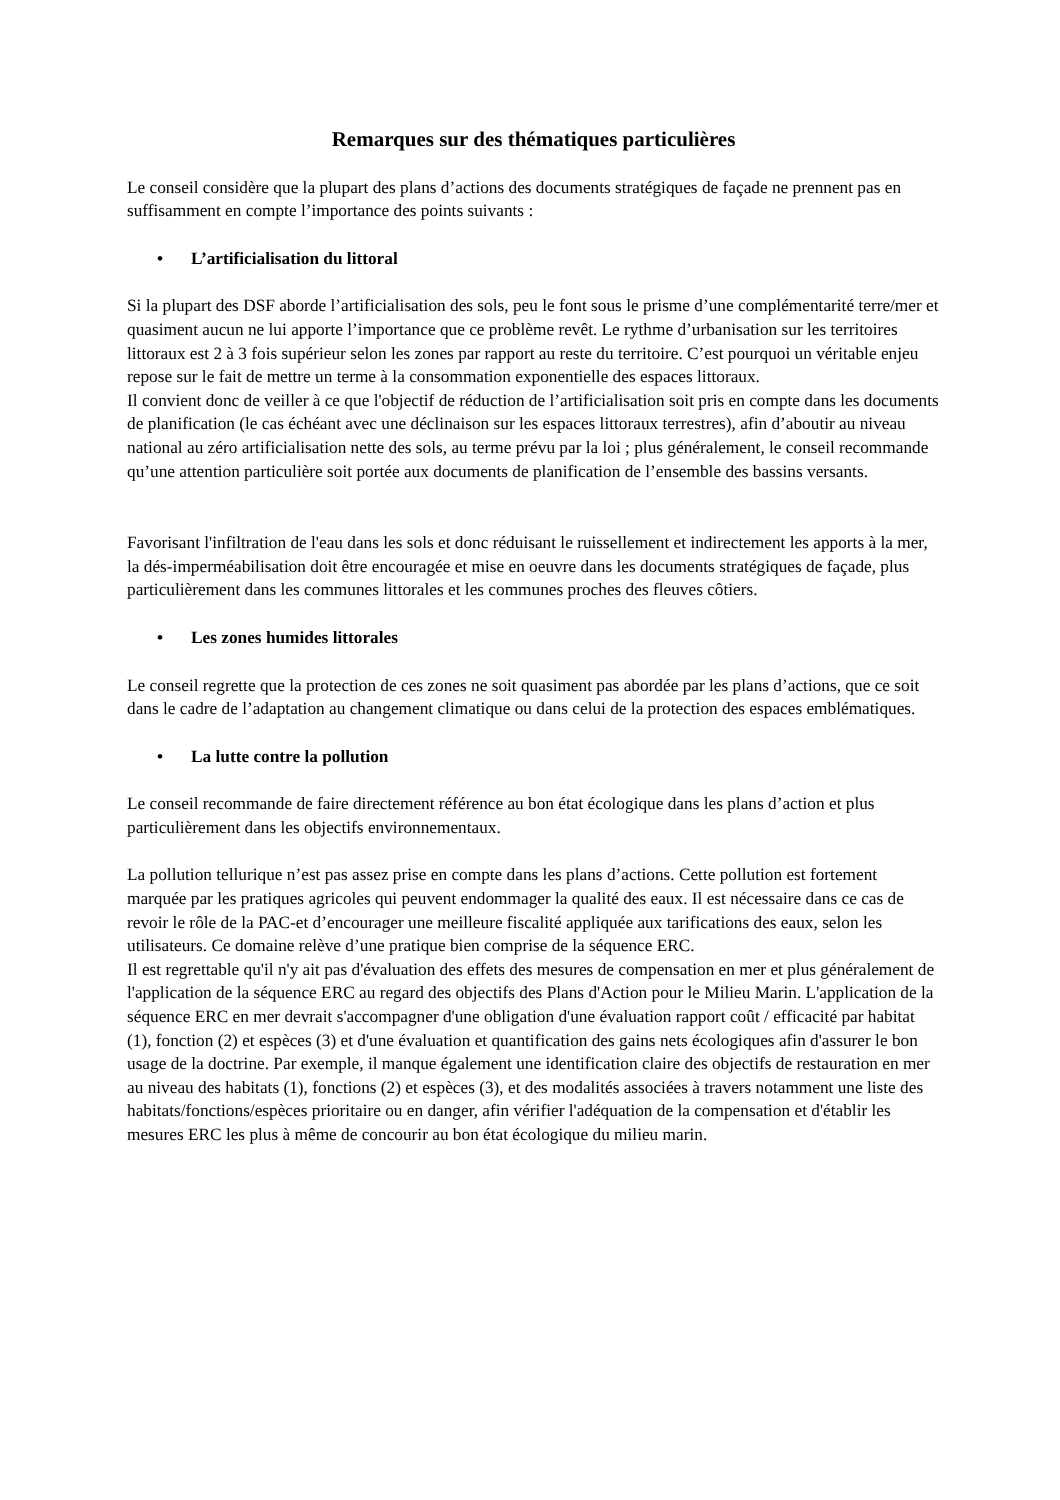Remarques sur des thématiques particulières
Le conseil considère que la plupart des plans d’actions des documents stratégiques de façade ne prennent pas en suffisamment en compte l’importance des points suivants :
• L’artificialisation du littoral
Si la plupart des DSF aborde l’artificialisation des sols, peu le font sous le prisme d’une complémentarité terre/mer et quasiment aucun ne lui apporte l’importance que ce problème revêt. Le rythme d’urbanisation sur les territoires littoraux est 2 à 3 fois supérieur selon les zones par rapport au reste du territoire. C’est pourquoi un véritable enjeu repose sur le fait de mettre un terme à la consommation exponentielle des espaces littoraux.
Il convient donc de veiller à ce que l'objectif de réduction de l’artificialisation soit pris en compte dans les documents de planification (le cas échéant avec une déclinaison sur les espaces littoraux terrestres), afin d’aboutir au niveau national au zéro artificialisation nette des sols, au terme prévu par la loi ; plus généralement, le conseil recommande qu’une attention particulière soit portée aux documents de planification de l’ensemble des bassins versants.
Favorisant l'infiltration de l'eau dans les sols et donc réduisant le ruissellement et indirectement les apports à la mer, la dés-imperméabilisation doit être encouragée et mise en oeuvre dans les documents stratégiques de façade, plus particulièrement dans les communes littorales et les communes proches des fleuves côtiers.
• Les zones humides littorales
Le conseil regrette que la protection de ces zones ne soit quasiment pas abordée par les plans d’actions, que ce soit dans le cadre de l’adaptation au changement climatique ou dans celui de la protection des espaces emblématiques.
• La lutte contre la pollution
Le conseil recommande de faire directement référence au bon état écologique dans les plans d’action et plus particulièrement dans les objectifs environnementaux.
La pollution tellurique n’est pas assez prise en compte dans les plans d’actions. Cette pollution est fortement marquée par les pratiques agricoles qui peuvent endommager la qualité des eaux. Il est nécessaire dans ce cas de revoir le rôle de la PAC-et d’encourager une meilleure fiscalité appliquée aux tarifications des eaux, selon les utilisateurs. Ce domaine relève d’une pratique bien comprise de la séquence ERC.
Il est regrettable qu'il n'y ait pas d'évaluation des effets des mesures de compensation en mer et plus généralement de l'application de la séquence ERC au regard des objectifs des Plans d'Action pour le Milieu Marin. L'application de la séquence ERC en mer devrait s'accompagner d'une obligation d'une évaluation rapport coût / efficacité par habitat (1), fonction (2) et espèces (3) et d'une évaluation et quantification des gains nets écologiques afin d'assurer le bon usage de la doctrine. Par exemple, il manque également une identification claire des objectifs de restauration en mer au niveau des habitats (1), fonctions (2) et espèces (3), et des modalités associées à travers notamment une liste des habitats/fonctions/espèces prioritaire ou en danger, afin vérifier l'adéquation de la compensation et d'établir les mesures ERC les plus à même de concourir au bon état écologique du milieu marin.